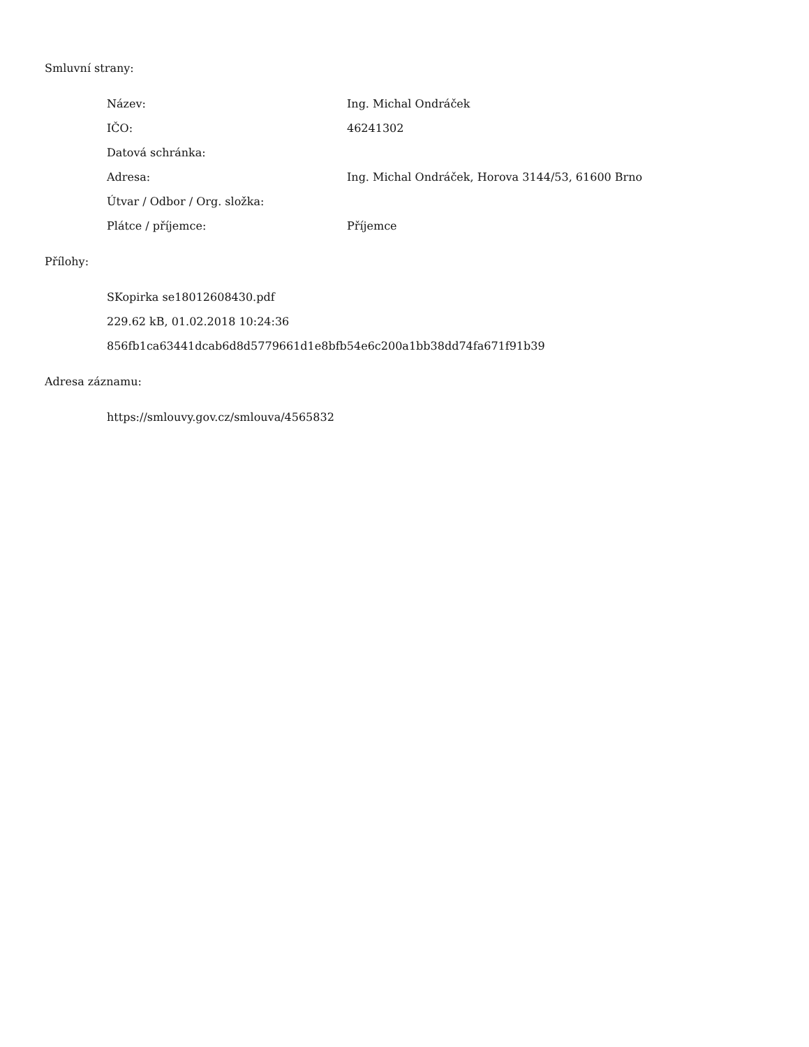Smluvní strany:
| Název: | Ing. Michal Ondráček |
| IČO: | 46241302 |
| Datová schránka: | |
| Adresa: | Ing. Michal Ondráček, Horova 3144/53, 61600 Brno |
| Útvar / Odbor / Org. složka: | |
| Plátce / příjemce: | Příjemce |
Přílohy:
SKopirka se18012608430.pdf
229.62 kB, 01.02.2018 10:24:36
856fb1ca63441dcab6d8d5779661d1e8bfb54e6c200a1bb38dd74fa671f91b39
Adresa záznamu:
https://smlouvy.gov.cz/smlouva/4565832